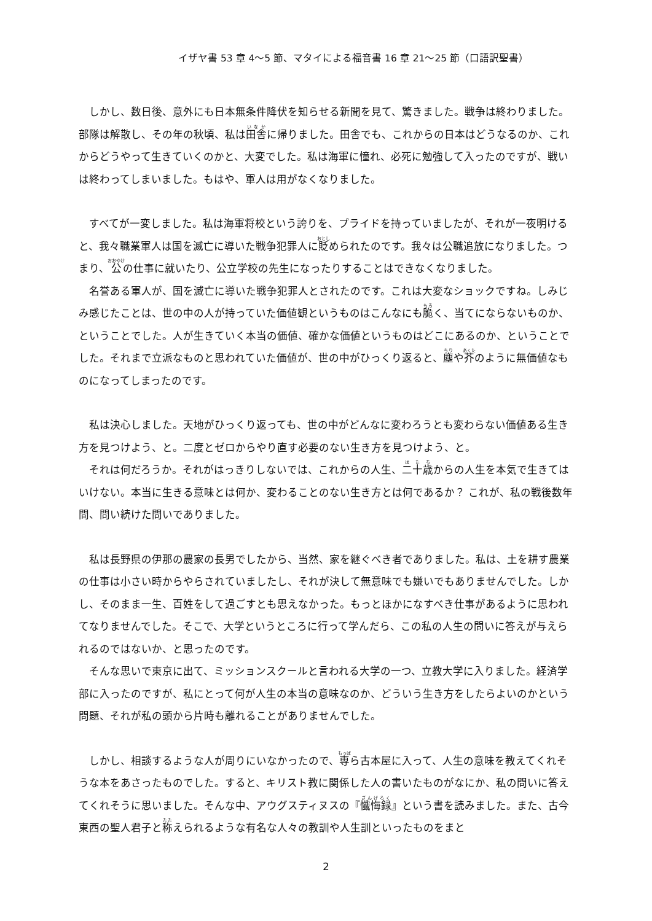イザヤ書 53 章 4～5 節、マタイによる福音書 16 章 21～25 節（口語訳聖書）
しかし、数日後、意外にも日本無条件降伏を知らせる新聞を見て、驚きました。戦争は終わりました。部隊は解散し、その年の秋頃、私は田舎に帰りました。田舎でも、これからの日本はどうなるのか、これからどうやって生きていくのかと、大変でした。私は海軍に憧れ、必死に勉強して入ったのですが、戦いは終わってしまいました。もはや、軍人は用がなくなりました。
すべてが一変しました。私は海軍将校という誇りを、プライドを持っていましたが、それが一夜明けると、我々職業軍人は国を滅亡に導いた戦争犯罪人に貶められたのです。我々は公職追放になりました。つまり、公の仕事に就いたり、公立学校の先生になったりすることはできなくなりました。
名誉ある軍人が、国を滅亡に導いた戦争犯罪人とされたのです。これは大変なショックですね。しみじみ感じたことは、世の中の人が持っていた価値観というものはこんなにも脆く、当てにならないものか、ということでした。人が生きていく本当の価値、確かな価値というものはどこにあるのか、ということでした。それまで立派なものと思われていた価値が、世の中がひっくり返ると、塵や芥のように無価値なものになってしまったのです。
私は決心しました。天地がひっくり返っても、世の中がどんなに変わろうとも変わらない価値ある生き方を見つけよう、と。二度とゼロからやり直す必要のない生き方を見つけよう、と。
それは何だろうか。それがはっきりしないでは、これからの人生、二十歳からの人生を本気で生きてはいけない。本当に生きる意味とは何か、変わることのない生き方とは何であるか？ これが、私の戦後数年間、問い続けた問いでありました。
私は長野県の伊那の農家の長男でしたから、当然、家を継ぐべき者でありました。私は、土を耕す農業の仕事は小さい時からやらされていましたし、それが決して無意味でも嫌いでもありませんでした。しかし、そのまま一生、百姓をして過ごすとも思えなかった。もっとほかになすべき仕事があるように思われてなりませんでした。そこで、大学というところに行って学んだら、この私の人生の問いに答えが与えられるのではないか、と思ったのです。
そんな思いで東京に出て、ミッションスクールと言われる大学の一つ、立教大学に入りました。経済学部に入ったのですが、私にとって何が人生の本当の意味なのか、どういう生き方をしたらよいのかという問題、それが私の頭から片時も離れることがありませんでした。
しかし、相談するような人が周りにいなかったので、専ら古本屋に入って、人生の意味を教えてくれそうな本をあさったものでした。すると、キリスト教に関係した人の書いたものがなにか、私の問いに答えてくれそうに思いました。そんな中、アウグスティヌスの『懺悔録』という書を読みました。また、古今東西の聖人君子と称えられるような有名な人々の教訓や人生訓といったものをまと
2